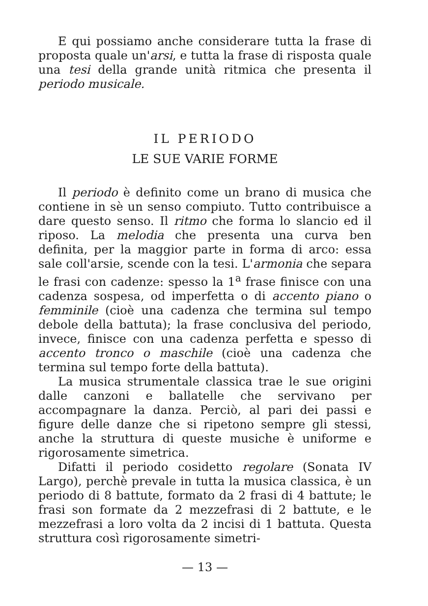E qui possiamo anche considerare tutta la frase di proposta quale un'arsi, e tutta la frase di risposta quale una tesi della grande unità ritmica che presenta il periodo musicale.
IL PERIODO
LE SUE VARIE FORME
Il periodo è definito come un brano di musica che contiene in sè un senso compiuto. Tutto contribuisce a dare questo senso. Il ritmo che forma lo slancio ed il riposo. La melodia che presenta una curva ben definita, per la maggior parte in forma di arco: essa sale coll'arsie, scende con la tesi. L'armonia che separa le frasi con cadenze: spesso la 1<sup>a</sup> frase finisce con una cadenza sospesa, od imperfetta o di accento piano o femminile (cioè una cadenza che termina sul tempo debole della battuta); la frase conclusiva del periodo, invece, finisce con una cadenza perfetta e spesso di accento tronco o maschile (cioè una cadenza che termina sul tempo forte della battuta).
La musica strumentale classica trae le sue origini dalle canzoni e ballatelle che servivano per accompagnare la danza. Perciò, al pari dei passi e figure delle danze che si ripetono sempre gli stessi, anche la struttura di queste musiche è uniforme e rigorosamente simetrica.
Difatti il periodo cosidetto regolare (Sonata IV Largo), perchè prevale in tutta la musica classica, è un periodo di 8 battute, formato da 2 frasi di 4 battute; le frasi son formate da 2 mezzefrasi di 2 battute, e le mezzefrasi a loro volta da 2 incisi di 1 battuta. Questa struttura così rigorosamente simetri-
— 13 —